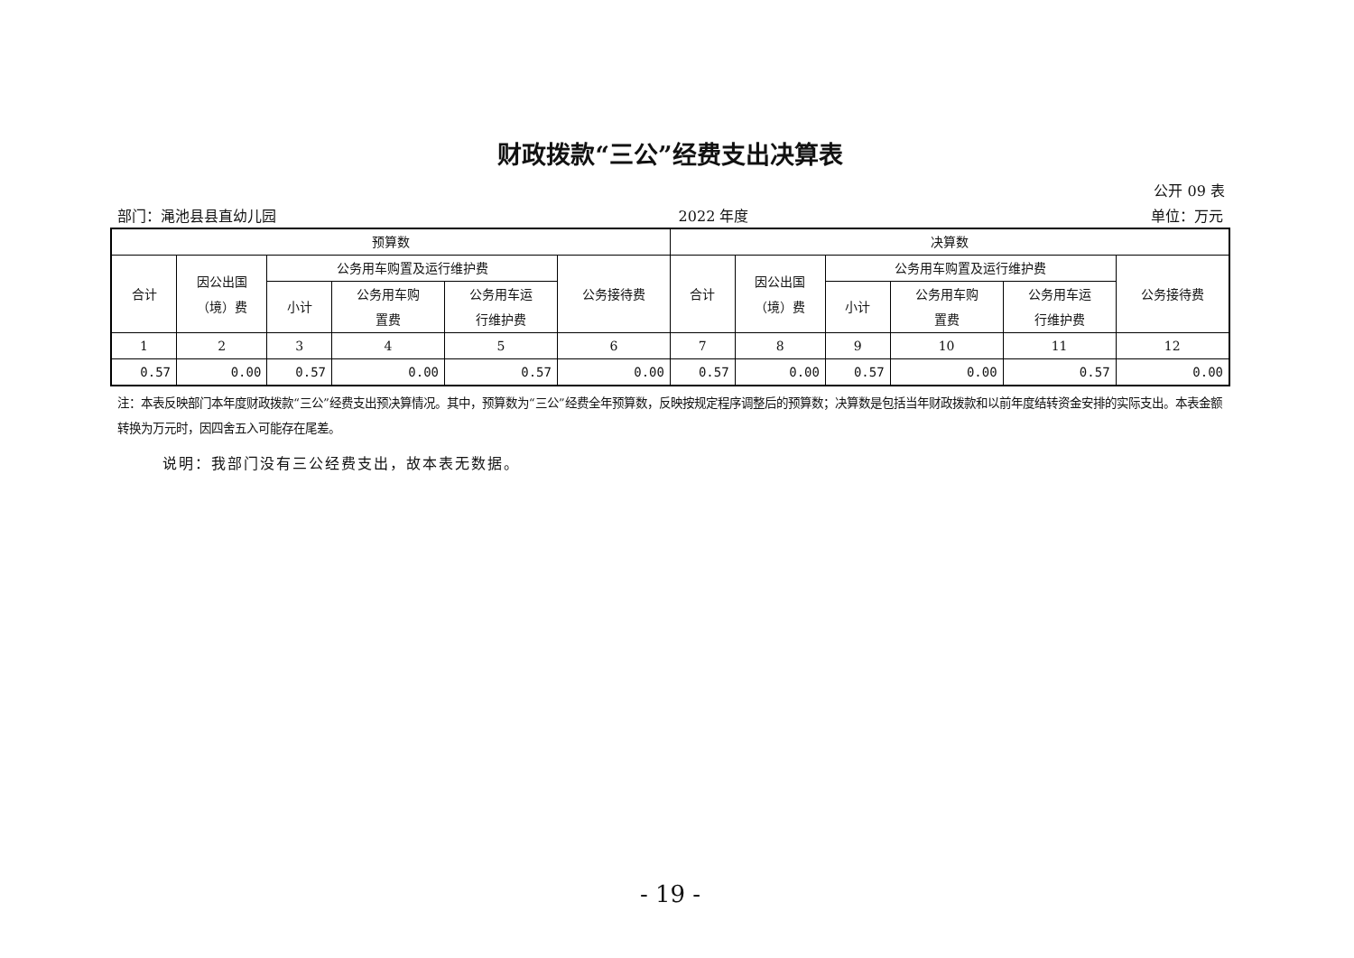财政拨款“三公”经费支出决算表
公开 09 表
部门：渑池县县直幼儿园 2022 年度 单位：万元
| 预算数 | | | | | | 决算数 | | | | | |
| --- | --- | --- | --- | --- | --- | --- | --- | --- | --- | --- | --- |
| 合计 | 因公出国 （境）费 | 公务用车购置及运行维护费 | | | 公务接待费 | 合计 | 因公出国 （境）费 | 公务用车购置及运行维护费 | | | 公务接待费 |
| | | 小计 | 公务用车购 置费 | 公务用车运 行维护费 | | | | 小计 | 公务用车购 置费 | 公务用车运 行维护费 | |
| 1 | 2 | 3 | 4 | 5 | 6 | 7 | 8 | 9 | 10 | 11 | 12 |
| 0.57 | 0.00 | 0.57 | 0.00 | 0.57 | 0.00 | 0.57 | 0.00 | 0.57 | 0.00 | 0.57 | 0.00 |
注：本表反映部门本年度财政拨款“三公”经费支出预决算情况。其中，预算数为“三公”经费全年预算数，反映按规定程序调整后的预算数；决算数是包括当年财政拨款和以前年度结转资金安排的实际支出。本表金额转换为万元时，因四舍五入可能存在尾差。
说明：我部门没有三公经费支出，故本表无数据。
- 19 -